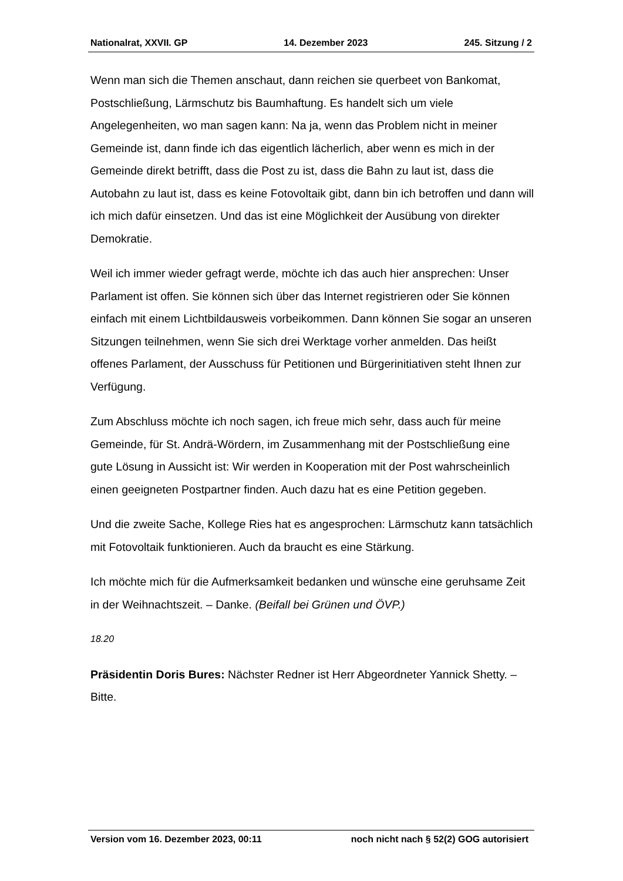Nationalrat, XXVII. GP 14. Dezember 2023 245. Sitzung / 2
Wenn man sich die Themen anschaut, dann reichen sie querbeet von Bankomat, Postschließung, Lärmschutz bis Baumhaftung. Es handelt sich um viele Angelegenheiten, wo man sagen kann: Na ja, wenn das Problem nicht in meiner Gemeinde ist, dann finde ich das eigentlich lächerlich, aber wenn es mich in der Gemeinde direkt betrifft, dass die Post zu ist, dass die Bahn zu laut ist, dass die Autobahn zu laut ist, dass es keine Fotovoltaik gibt, dann bin ich betroffen und dann will ich mich dafür einsetzen. Und das ist eine Möglichkeit der Ausübung von direkter Demokratie.
Weil ich immer wieder gefragt werde, möchte ich das auch hier ansprechen: Unser Parlament ist offen. Sie können sich über das Internet registrieren oder Sie können einfach mit einem Lichtbildausweis vorbeikommen. Dann können Sie sogar an unseren Sitzungen teilnehmen, wenn Sie sich drei Werktage vorher anmelden. Das heißt offenes Parlament, der Ausschuss für Petitionen und Bürgerinitiativen steht Ihnen zur Verfügung.
Zum Abschluss möchte ich noch sagen, ich freue mich sehr, dass auch für meine Gemeinde, für St. Andrä-Wördern, im Zusammenhang mit der Postschließung eine gute Lösung in Aussicht ist: Wir werden in Kooperation mit der Post wahrscheinlich einen geeigneten Postpartner finden. Auch dazu hat es eine Petition gegeben.
Und die zweite Sache, Kollege Ries hat es angesprochen: Lärmschutz kann tatsächlich mit Fotovoltaik funktionieren. Auch da braucht es eine Stärkung.
Ich möchte mich für die Aufmerksamkeit bedanken und wünsche eine geruhsame Zeit in der Weihnachtszeit. – Danke. (Beifall bei Grünen und ÖVP.)
18.20
Präsidentin Doris Bures: Nächster Redner ist Herr Abgeordneter Yannick Shetty. – Bitte.
Version vom 16. Dezember 2023, 00:11 noch nicht nach § 52(2) GOG autorisiert